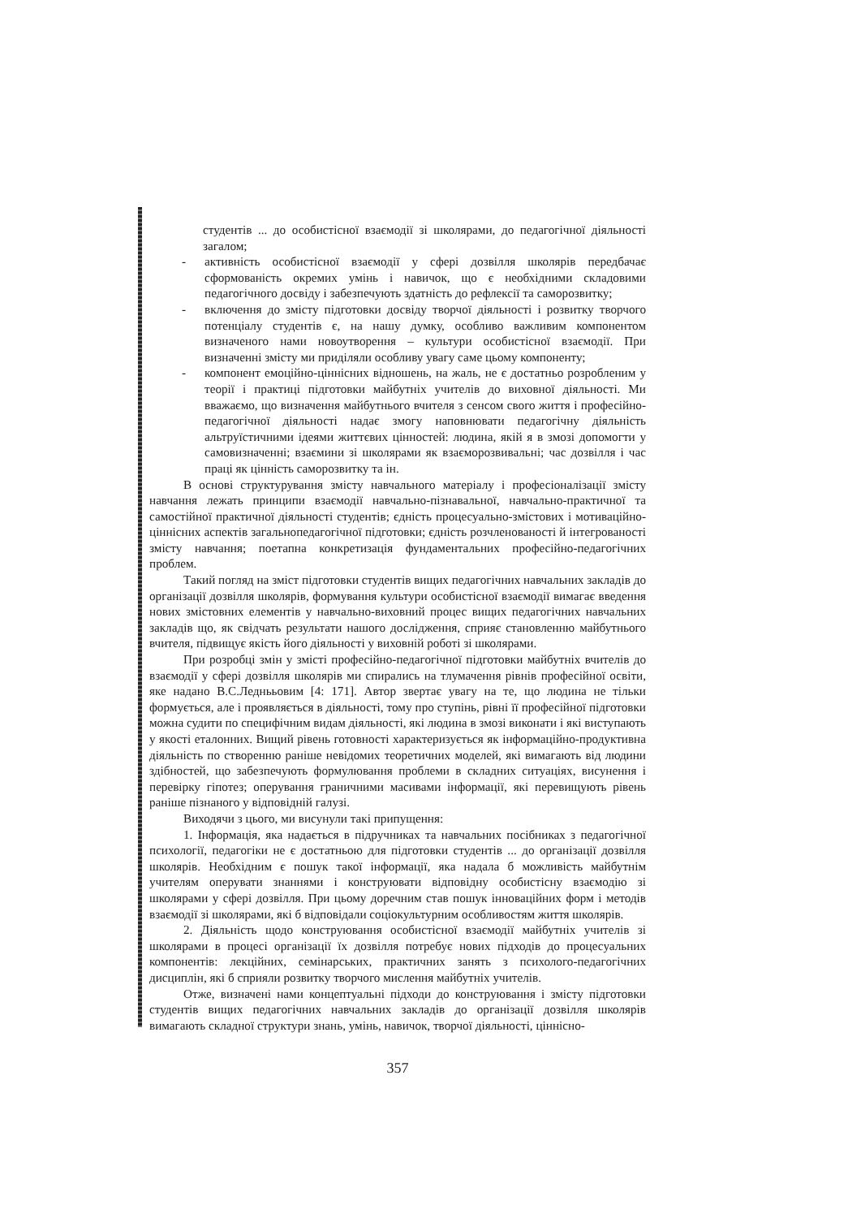студентів ... до особистісної взаємодії зі школярами, до педагогічної діяльності загалом;
- активність особистісної взаємодії у сфері дозвілля школярів передбачає сформованість окремих умінь і навичок, що є необхідними складовими педагогічного досвіду і забезпечують здатність до рефлексії та саморозвитку;
- включення до змісту підготовки досвіду творчої діяльності і розвитку творчого потенціалу студентів є, на нашу думку, особливо важливим компонентом визначеного нами новоутворення – культури особистісної взаємодії. При визначенні змісту ми приділяли особливу увагу саме цьому компоненту;
- компонент емоційно-ціннісних відношень, на жаль, не є достатньо розробленим у теорії і практиці підготовки майбутніх учителів до виховної діяльності. Ми вважаємо, що визначення майбутнього вчителя з сенсом свого життя і професійно-педагогічної діяльності надає змогу наповнювати педагогічну діяльність альтруїстичними ідеями життєвих цінностей: людина, якій я в змозі допомогти у самовизначенні; взаємини зі школярами як взаєморозвивальні; час дозвілля і час праці як цінність саморозвитку та ін.
В основі структурування змісту навчального матеріалу і професіоналізації змісту навчання лежать принципи взаємодії навчально-пізнавальної, навчально-практичної та самостійної практичної діяльності студентів; єдність процесуально-змістових і мотиваційно-ціннісних аспектів загальнопедагогічної підготовки; єдність розчленованості й інтегрованості змісту навчання; поетапна конкретизація фундаментальних професійно-педагогічних проблем.
Такий погляд на зміст підготовки студентів вищих педагогічних навчальних закладів до організації дозвілля школярів, формування культури особистісної взаємодії вимагає введення нових змістовних елементів у навчально-виховний процес вищих педагогічних навчальних закладів що, як свідчать результати нашого дослідження, сприяє становленню майбутнього вчителя, підвищує якість його діяльності у виховній роботі зі школярами.
При розробці змін у змісті професійно-педагогічної підготовки майбутніх вчителів до взаємодії у сфері дозвілля школярів ми спирались на тлумачення рівнів професійної освіти, яке надано В.С.Леднььовим [4: 171]. Автор звертає увагу на те, що людина не тільки формується, але і проявляється в діяльності, тому про ступінь, рівні її професійної підготовки можна судити по специфічним видам діяльності, які людина в змозі виконати і які виступають у якості еталонних. Вищий рівень готовності характеризується як інформаційно-продуктивна діяльність по створенню раніше невідомих теоретичних моделей, які вимагають від людини здібностей, що забезпечують формулювання проблеми в складних ситуаціях, висунення і перевірку гіпотез; оперування граничними масивами інформації, які перевищують рівень раніше пізнаного у відповідній галузі.
Виходячи з цього, ми висунули такі припущення:
1. Інформація, яка надається в підручниках та навчальних посібниках з педагогічної психології, педагогіки не є достатньою для підготовки студентів ... до організації дозвілля школярів. Необхідним є пошук такої інформації, яка надала б можливість майбутнім учителям оперувати знаннями і конструювати відповідну особистісну взаємодію зі школярами у сфері дозвілля. При цьому доречним став пошук інноваційних форм і методів взаємодії зі школярами, які б відповідали соціокультурним особливостям життя школярів.
2. Діяльність щодо конструювання особистісної взаємодії майбутніх учителів зі школярами в процесі організації їх дозвілля потребує нових підходів до процесуальних компонентів: лекційних, семінарських, практичних занять з психолого-педагогічних дисциплін, які б сприяли розвитку творчого мислення майбутніх учителів.
Отже, визначені нами концептуальні підходи до конструювання і змісту підготовки студентів вищих педагогічних навчальних закладів до організації дозвілля школярів вимагають складної структури знань, умінь, навичок, творчої діяльності, ціннісно-
357